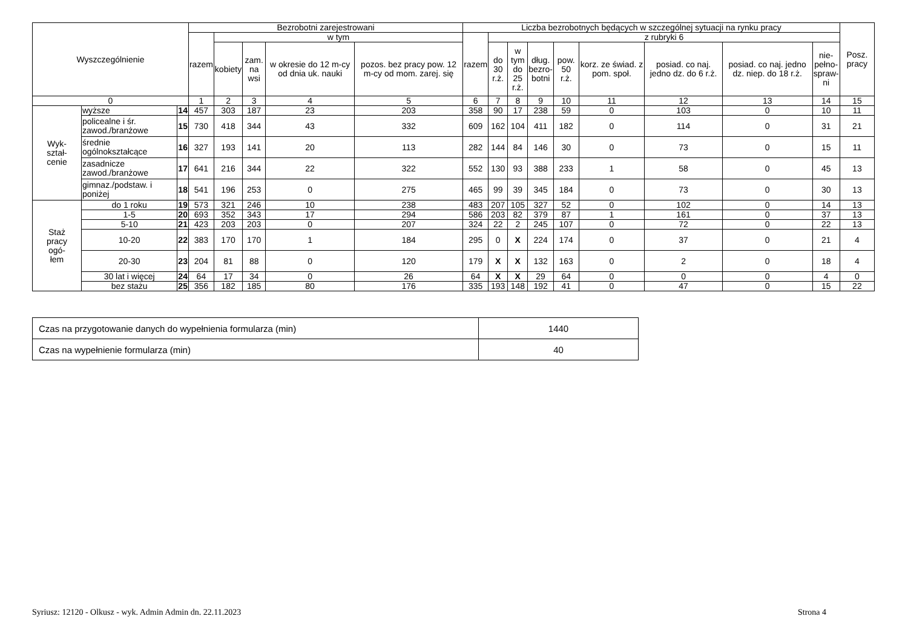| Wyszczególnienie | | | Bezrobotni zarejestrowani | | | | | Liczba bezrobotnych będących w szczególnej sytuacji na rynku pracy | | | | | | | | | Posz. pracy |
| --- | --- | --- | --- | --- | --- | --- | --- | --- | --- | --- | --- | --- | --- | --- | --- | --- | --- |
| | | | razem | w tym | | | | razem | z rubryki 6 | | | | | | | | |
| | | | | kobiety | zam. na wsi | w okresie do 12 m-cy od dnia uk. nauki | pozos. bez pracy pow. 12 m-cy od mom. zarej. się | | do 30 r.ż. | w tym do 25 r.ż. | dług. bezro- botni | pow. 50 r.ż. | korz. ze świad. z pom. społ. | posiad. co naj. jedno dz. do 6 r.ż. | posiad. co naj. jedno dz. niep. do 18 r.ż. | nie- pełno- spraw- ni | |
| 0 | | | 1 | 2 | 3 | 4 | 5 | 6 | 7 | 8 | 9 | 10 | 11 | 12 | 13 | 14 | 15 |
| Wyk- ształ- cenie | wyższe | 14 | 457 | 303 | 187 | 23 | 203 | 358 | 90 | 17 | 238 | 59 | 0 | 103 | 0 | 10 | 11 |
| | policealne i śr. zawod./branżowe | 15 | 730 | 418 | 344 | 43 | 332 | 609 | 162 | 104 | 411 | 182 | 0 | 114 | 0 | 31 | 21 |
| | średnie ogólnokształcące | 16 | 327 | 193 | 141 | 20 | 113 | 282 | 144 | 84 | 146 | 30 | 0 | 73 | 0 | 15 | 11 |
| | zasadnicze zawod./branżowe | 17 | 641 | 216 | 344 | 22 | 322 | 552 | 130 | 93 | 388 | 233 | 1 | 58 | 0 | 45 | 13 |
| | gimnaz./podstaw. i poniżej | 18 | 541 | 196 | 253 | 0 | 275 | 465 | 99 | 39 | 345 | 184 | 0 | 73 | 0 | 30 | 13 |
| Staż pracy ogó- łem | do 1 roku | 19 | 573 | 321 | 246 | 10 | 238 | 483 | 207 | 105 | 327 | 52 | 0 | 102 | 0 | 14 | 13 |
| | 1-5 | 20 | 693 | 352 | 343 | 17 | 294 | 586 | 203 | 82 | 379 | 87 | 1 | 161 | 0 | 37 | 13 |
| | 5-10 | 21 | 423 | 203 | 203 | 0 | 207 | 324 | 22 | 2 | 245 | 107 | 0 | 72 | 0 | 22 | 13 |
| | 10-20 | 22 | 383 | 170 | 170 | 1 | 184 | 295 | 0 | X | 224 | 174 | 0 | 37 | 0 | 21 | 4 |
| | 20-30 | 23 | 204 | 81 | 88 | 0 | 120 | 179 | X | X | 132 | 163 | 0 | 2 | 0 | 18 | 4 |
| | 30 lat i więcej | 24 | 64 | 17 | 34 | 0 | 26 | 64 | X | X | 29 | 64 | 0 | 0 | 0 | 4 | 0 |
| | bez stażu | 25 | 356 | 182 | 185 | 80 | 176 | 335 | 193 | 148 | 192 | 41 | 0 | 47 | 0 | 15 | 22 |
| Czas na przygotowanie danych do wypełnienia formularza (min) | 1440 |
| Czas na wypełnienie formularza (min) | 40 |
Syriusz: 12120 - Olkusz - wyk. Admin Admin dn. 22.11.2023
Strona 4